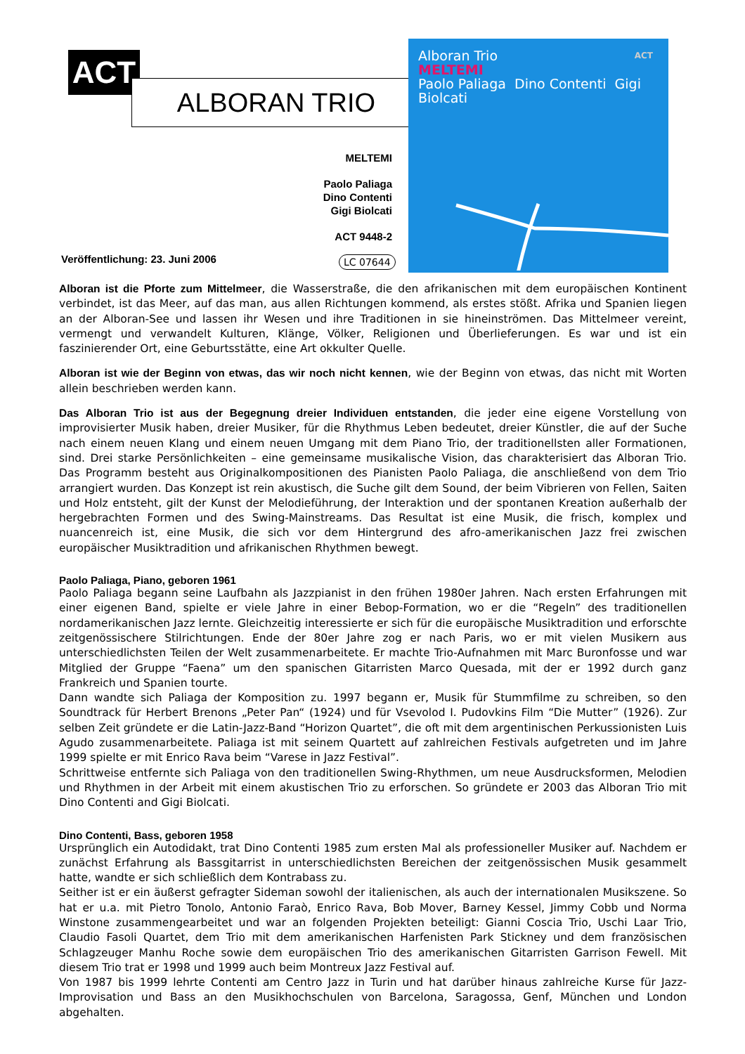ACT
ALBORAN TRIO
MELTEMI
Paolo Paliaga
Dino Contenti
Gigi Biolcati
ACT 9448-2
Veröffentlichung: 23. Juni 2006
LC 07644
Alboran Trio ACT
MELTEMI
Paolo Paliaga Dino Contenti Gigi Biolcati
Alboran ist die Pforte zum Mittelmeer, die Wasserstraße, die den afrikanischen mit dem europäischen Kontinent verbindet, ist das Meer, auf das man, aus allen Richtungen kommend, als erstes stößt. Afrika und Spanien liegen an der Alboran-See und lassen ihr Wesen und ihre Traditionen in sie hineinströmen. Das Mittelmeer vereint, vermengt und verwandelt Kulturen, Klänge, Völker, Religionen und Überlieferungen. Es war und ist ein faszinierender Ort, eine Geburtsstätte, eine Art okkulter Quelle.
Alboran ist wie der Beginn von etwas, das wir noch nicht kennen, wie der Beginn von etwas, das nicht mit Worten allein beschrieben werden kann.
Das Alboran Trio ist aus der Begegnung dreier Individuen entstanden, die jeder eine eigene Vorstellung von improvisierter Musik haben, dreier Musiker, für die Rhythmus Leben bedeutet, dreier Künstler, die auf der Suche nach einem neuen Klang und einem neuen Umgang mit dem Piano Trio, der traditionellsten aller Formationen, sind. Drei starke Persönlichkeiten – eine gemeinsame musikalische Vision, das charakterisiert das Alboran Trio. Das Programm besteht aus Originalkompositionen des Pianisten Paolo Paliaga, die anschließend von dem Trio arrangiert wurden. Das Konzept ist rein akustisch, die Suche gilt dem Sound, der beim Vibrieren von Fellen, Saiten und Holz entsteht, gilt der Kunst der Melodieführung, der Interaktion und der spontanen Kreation außerhalb der hergebrachten Formen und des Swing-Mainstreams. Das Resultat ist eine Musik, die frisch, komplex und nuancenreich ist, eine Musik, die sich vor dem Hintergrund des afro-amerikanischen Jazz frei zwischen europäischer Musiktradition und afrikanischen Rhythmen bewegt.
Paolo Paliaga, Piano, geboren 1961
Paolo Paliaga begann seine Laufbahn als Jazzpianist in den frühen 1980er Jahren. Nach ersten Erfahrungen mit einer eigenen Band, spielte er viele Jahre in einer Bebop-Formation, wo er die “Regeln” des traditionellen nordamerikanischen Jazz lernte. Gleichzeitig interessierte er sich für die europäische Musiktradition und erforschte zeitgenössischere Stilrichtungen. Ende der 80er Jahre zog er nach Paris, wo er mit vielen Musikern aus unterschiedlichsten Teilen der Welt zusammenarbeitete. Er machte Trio-Aufnahmen mit Marc Buronfosse und war Mitglied der Gruppe “Faena” um den spanischen Gitarristen Marco Quesada, mit der er 1992 durch ganz Frankreich und Spanien tourte.
Dann wandte sich Paliaga der Komposition zu. 1997 begann er, Musik für Stummfilme zu schreiben, so den Soundtrack für Herbert Brenons „Peter Pan“ (1924) und für Vsevolod I. Pudovkins Film “Die Mutter” (1926). Zur selben Zeit gründete er die Latin-Jazz-Band “Horizon Quartet”, die oft mit dem argentinischen Perkussionisten Luis Agudo zusammenarbeitete. Paliaga ist mit seinem Quartett auf zahlreichen Festivals aufgetreten und im Jahre 1999 spielte er mit Enrico Rava beim “Varese in Jazz Festival”.
Schrittweise entfernte sich Paliaga von den traditionellen Swing-Rhythmen, um neue Ausdrucksformen, Melodien und Rhythmen in der Arbeit mit einem akustischen Trio zu erforschen. So gründete er 2003 das Alboran Trio mit Dino Contenti and Gigi Biolcati.
Dino Contenti, Bass, geboren 1958
Ursprünglich ein Autodidakt, trat Dino Contenti 1985 zum ersten Mal als professioneller Musiker auf. Nachdem er zunächst Erfahrung als Bassgitarrist in unterschiedlichsten Bereichen der zeitgenössischen Musik gesammelt hatte, wandte er sich schließlich dem Kontrabass zu.
Seither ist er ein äußerst gefragter Sideman sowohl der italienischen, als auch der internationalen Musikszene. So hat er u.a. mit Pietro Tonolo, Antonio Faraò, Enrico Rava, Bob Mover, Barney Kessel, Jimmy Cobb und Norma Winstone zusammengearbeitet und war an folgenden Projekten beteiligt: Gianni Coscia Trio, Uschi Laar Trio, Claudio Fasoli Quartet, dem Trio mit dem amerikanischen Harfenisten Park Stickney und dem französischen Schlagzeuger Manhu Roche sowie dem europäischen Trio des amerikanischen Gitarristen Garrison Fewell. Mit diesem Trio trat er 1998 und 1999 auch beim Montreux Jazz Festival auf.
Von 1987 bis 1999 lehrte Contenti am Centro Jazz in Turin und hat darüber hinaus zahlreiche Kurse für Jazz-Improvisation und Bass an den Musikhochschulen von Barcelona, Saragossa, Genf, München und London abgehalten.